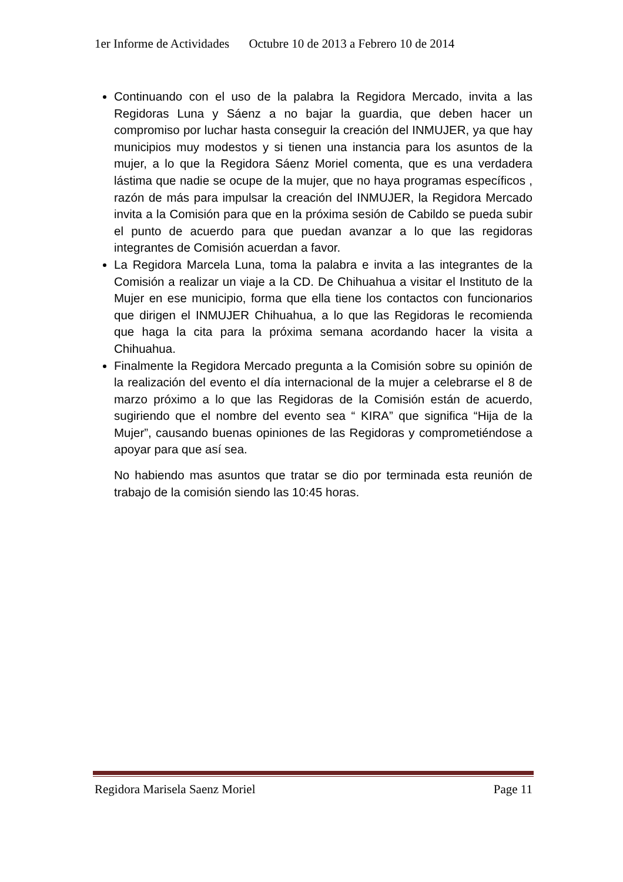1er Informe de Actividades Octubre 10 de 2013 a Febrero 10 de 2014
Continuando con el uso de la palabra la Regidora Mercado, invita a las Regidoras Luna y Sáenz a no bajar la guardia, que deben hacer un compromiso por luchar hasta conseguir la creación del INMUJER, ya que hay municipios muy modestos y si tienen una instancia para los asuntos de la mujer, a lo que la Regidora Sáenz Moriel comenta, que es una verdadera lástima que nadie se ocupe de la mujer, que no haya programas específicos , razón de más para impulsar la creación del INMUJER, la Regidora Mercado invita a la Comisión para que en la próxima sesión de Cabildo se pueda subir el punto de acuerdo para que puedan avanzar a lo que las regidoras integrantes de Comisión acuerdan a favor.
La Regidora Marcela Luna, toma la palabra e invita a las integrantes de la Comisión a realizar un viaje a la CD. De Chihuahua a visitar el Instituto de la Mujer en ese municipio, forma que ella tiene los contactos con funcionarios que dirigen el INMUJER Chihuahua, a lo que las Regidoras le recomienda que haga la cita para la próxima semana acordando hacer la visita a Chihuahua.
Finalmente la Regidora Mercado pregunta a la Comisión sobre su opinión de la realización del evento el día internacional de la mujer a celebrarse el 8 de marzo próximo a lo que las Regidoras de la Comisión están de acuerdo, sugiriendo que el nombre del evento sea “ KIRA” que significa “Hija de la Mujer”, causando buenas opiniones de las Regidoras y comprometiéndose a apoyar para que así sea.
No habiendo mas asuntos que tratar se dio por terminada esta reunión de trabajo de la comisión siendo las 10:45 horas.
Regidora Marisela Saenz Moriel Page 11